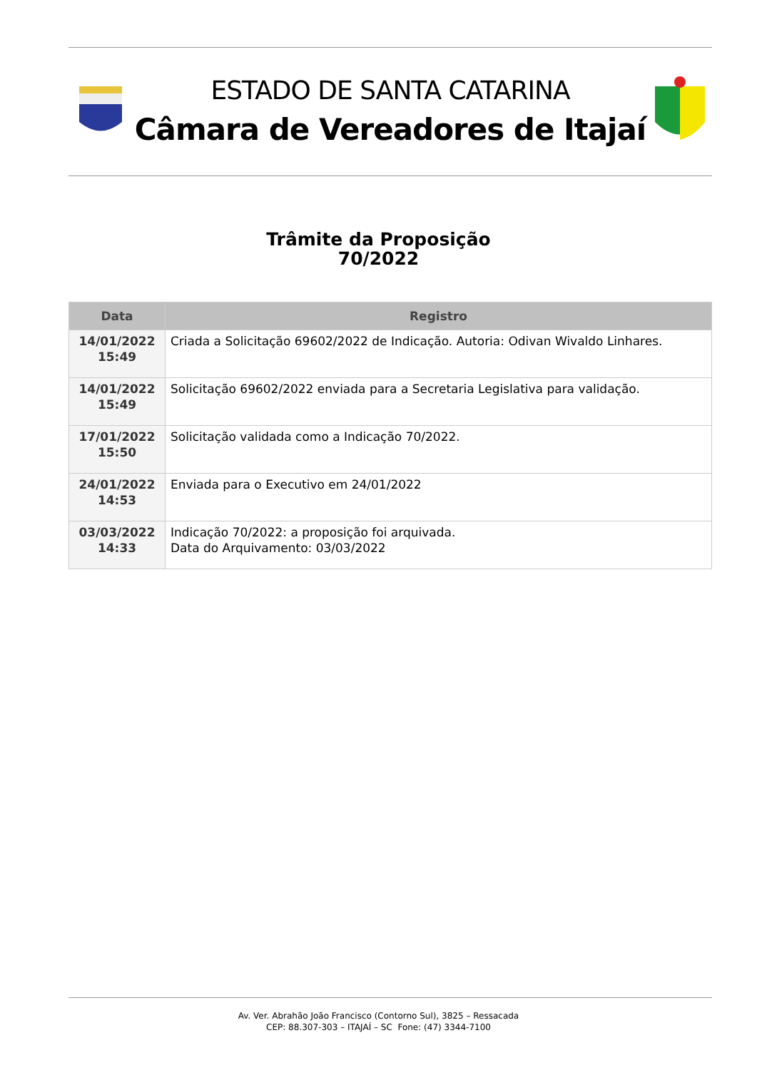ESTADO DE SANTA CATARINA
Câmara de Vereadores de Itajaí
Trâmite da Proposição
70/2022
| Data | Registro |
| --- | --- |
| 14/01/2022 15:49 | Criada a Solicitação 69602/2022 de Indicação. Autoria: Odivan Wivaldo Linhares. |
| 14/01/2022 15:49 | Solicitação 69602/2022 enviada para a Secretaria Legislativa para validação. |
| 17/01/2022 15:50 | Solicitação validada como a Indicação 70/2022. |
| 24/01/2022 14:53 | Enviada para o Executivo em 24/01/2022 |
| 03/03/2022 14:33 | Indicação 70/2022: a proposição foi arquivada. Data do Arquivamento: 03/03/2022 |
Av. Ver. Abrahão João Francisco (Contorno Sul), 3825 – Ressacada
CEP: 88.307-303 – ITAJAÍ – SC Fone: (47) 3344-7100